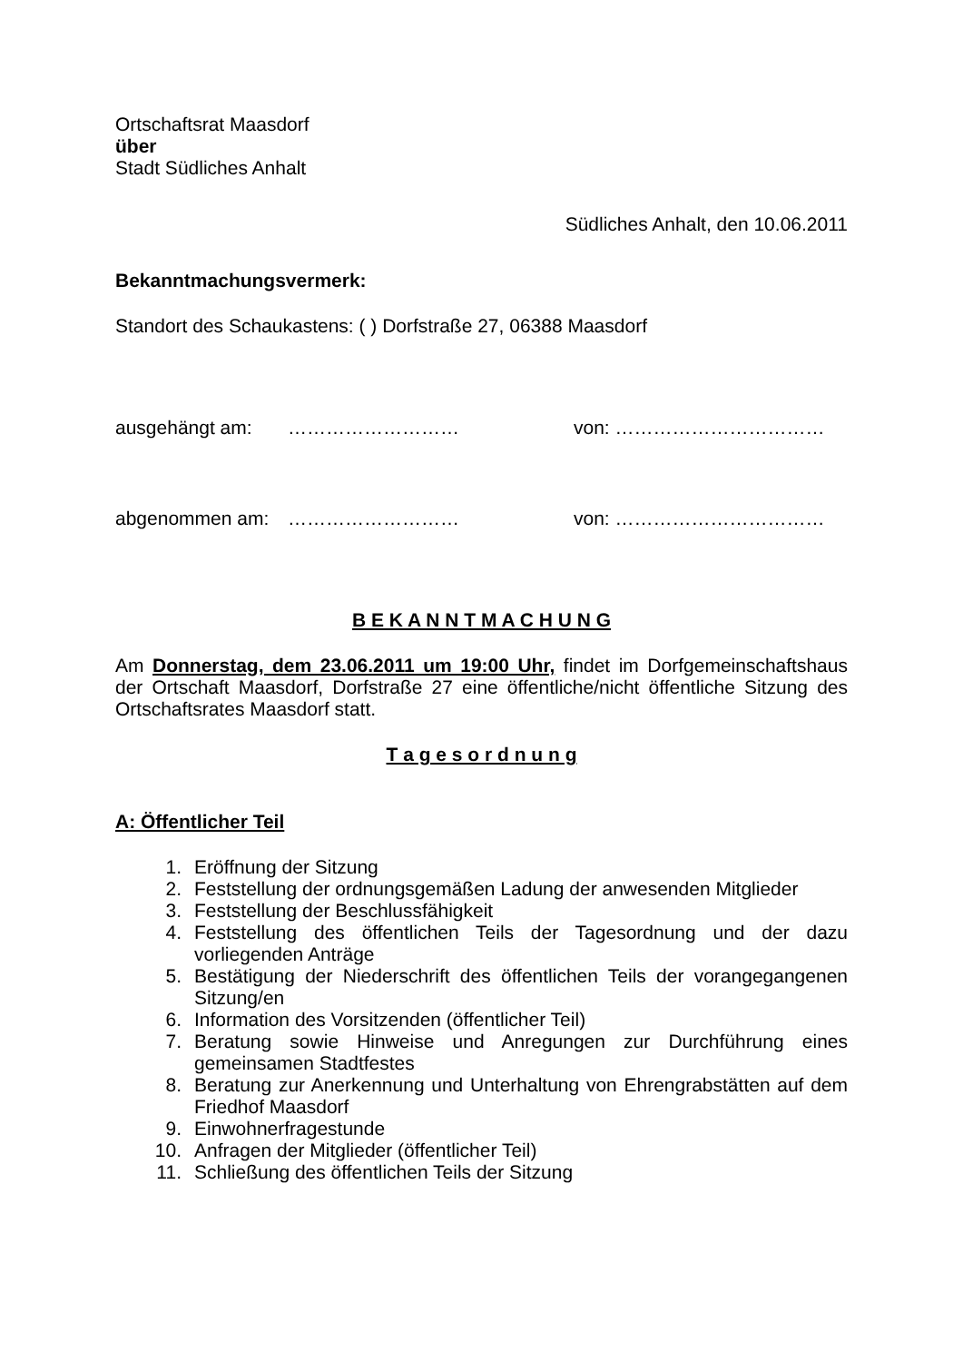Ortschaftsrat Maasdorf
über
Stadt Südliches Anhalt
Südliches Anhalt, den 10.06.2011
Bekanntmachungsvermerk:
Standort des Schaukastens: ( ) Dorfstraße 27, 06388 Maasdorf
ausgehängt am: ……………………… von: ……………………………
abgenommen am: ……………………… von: ……………………………
B E K A N N T M A C H U N G
Am Donnerstag, dem 23.06.2011 um 19:00 Uhr, findet im Dorfgemeinschaftshaus der Ortschaft Maasdorf, Dorfstraße 27 eine öffentliche/nicht öffentliche Sitzung des Ortschaftsrates Maasdorf statt.
T a g e s o r d n u n g
A: Öffentlicher Teil
1. Eröffnung der Sitzung
2. Feststellung der ordnungsgemäßen Ladung der anwesenden Mitglieder
3. Feststellung der Beschlussfähigkeit
4. Feststellung des öffentlichen Teils der Tagesordnung und der dazu vorliegenden Anträge
5. Bestätigung der Niederschrift des öffentlichen Teils der vorangegangenen Sitzung/en
6. Information des Vorsitzenden (öffentlicher Teil)
7. Beratung sowie Hinweise und Anregungen zur Durchführung eines gemeinsamen Stadtfestes
8. Beratung zur Anerkennung und Unterhaltung von Ehrengrabstätten auf dem Friedhof Maasdorf
9. Einwohnerfragestunde
10. Anfragen der Mitglieder (öffentlicher Teil)
11. Schließung des öffentlichen Teils der Sitzung